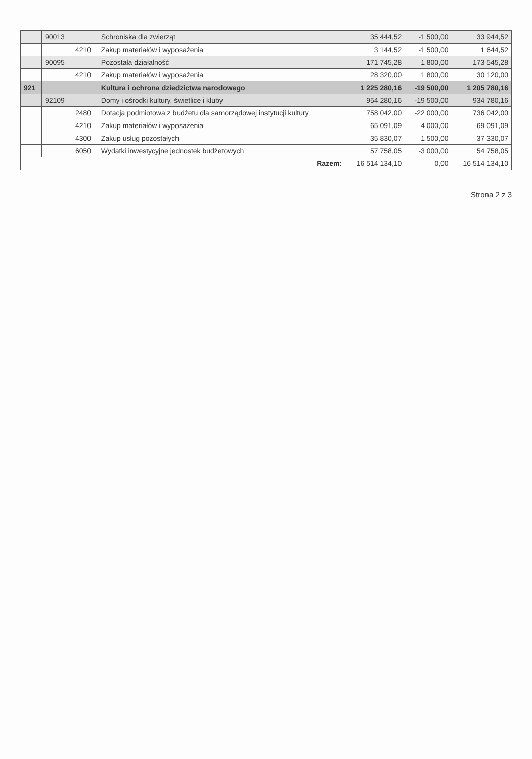| | 90013 | | Schroniska dla zwierząt | 35 444,52 | -1 500,00 | 33 944,52 |
| | | 4210 | Zakup materiałów i wyposażenia | 3 144,52 | -1 500,00 | 1 644,52 |
| | 90095 | | Pozostała działalność | 171 745,28 | 1 800,00 | 173 545,28 |
| | | 4210 | Zakup materiałów i wyposażenia | 28 320,00 | 1 800,00 | 30 120,00 |
| 921 | | | Kultura i ochrona dziedzictwa narodowego | 1 225 280,16 | -19 500,00 | 1 205 780,16 |
| | 92109 | | Domy i ośrodki kultury, świetlice i kluby | 954 280,16 | -19 500,00 | 934 780,16 |
| | | 2480 | Dotacja podmiotowa z budżetu dla samorządowej instytucji kultury | 758 042,00 | -22 000,00 | 736 042,00 |
| | | 4210 | Zakup materiałów i wyposażenia | 65 091,09 | 4 000,00 | 69 091,09 |
| | | 4300 | Zakup usług pozostałych | 35 830,07 | 1 500,00 | 37 330,07 |
| | | 6050 | Wydatki inwestycyjne jednostek budżetowych | 57 758,05 | -3 000,00 | 54 758,05 |
| Razem: | | | | 16 514 134,10 | 0,00 | 16 514 134,10 |
Strona 2 z 3